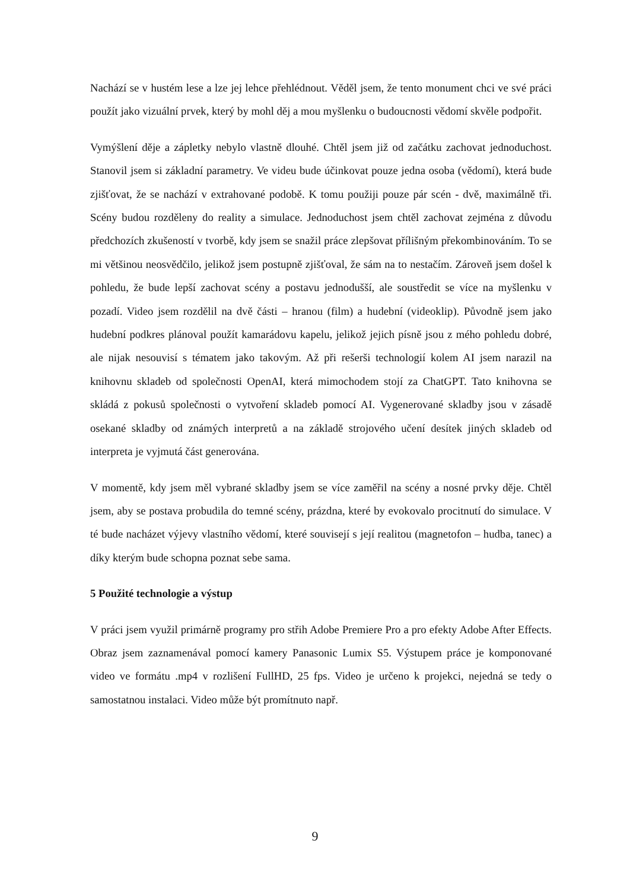Nachází se v hustém lese a lze jej lehce přehlédnout. Věděl jsem, že tento monument chci ve své práci použít jako vizuální prvek, který by mohl děj a mou myšlenku o budoucnosti vědomí skvěle podpořit.
Vymýšlení děje a zápletky nebylo vlastně dlouhé. Chtěl jsem již od začátku zachovat jednoduchost. Stanovil jsem si základní parametry. Ve videu bude účinkovat pouze jedna osoba (vědomí), která bude zjišťovat, že se nachází v extrahované podobě. K tomu použiji pouze pár scén - dvě, maximálně tři. Scény budou rozděleny do reality a simulace. Jednoduchost jsem chtěl zachovat zejména z důvodu předchozích zkušeností v tvorbě, kdy jsem se snažil práce zlepšovat přílišným překombinováním. To se mi většinou neosvědčilo, jelikož jsem postupně zjišťoval, že sám na to nestačím. Zároveň jsem došel k pohledu, že bude lepší zachovat scény a postavu jednodušší, ale soustředit se více na myšlenku v pozadí. Video jsem rozdělil na dvě části – hranou (film) a hudební (videoklip). Původně jsem jako hudební podkres plánoval použít kamarádovu kapelu, jelikož jejich písně jsou z mého pohledu dobré, ale nijak nesouvisí s tématem jako takovým. Až při rešerši technologií kolem AI jsem narazil na knihovnu skladeb od společnosti OpenAI, která mimochodem stojí za ChatGPT. Tato knihovna se skládá z pokusů společnosti o vytvoření skladeb pomocí AI. Vygenerované skladby jsou v zásadě osekané skladby od známých interpretů a na základě strojového učení desítek jiných skladeb od interpreta je vyjmutá část generována.
V momentě, kdy jsem měl vybrané skladby jsem se více zaměřil na scény a nosné prvky děje. Chtěl jsem, aby se postava probudila do temné scény, prázdna, které by evokovalo procitnutí do simulace. V té bude nacházet výjevy vlastního vědomí, které souvisejí s její realitou (magnetofon – hudba, tanec) a díky kterým bude schopna poznat sebe sama.
5 Použité technologie a výstup
V práci jsem využil primárně programy pro střih Adobe Premiere Pro a pro efekty Adobe After Effects. Obraz jsem zaznamenával pomocí kamery Panasonic Lumix S5. Výstupem práce je komponované video ve formátu .mp4 v rozlišení FullHD, 25 fps. Video je určeno k projekci, nejedná se tedy o samostatnou instalaci. Video může být promítnuto např.
9